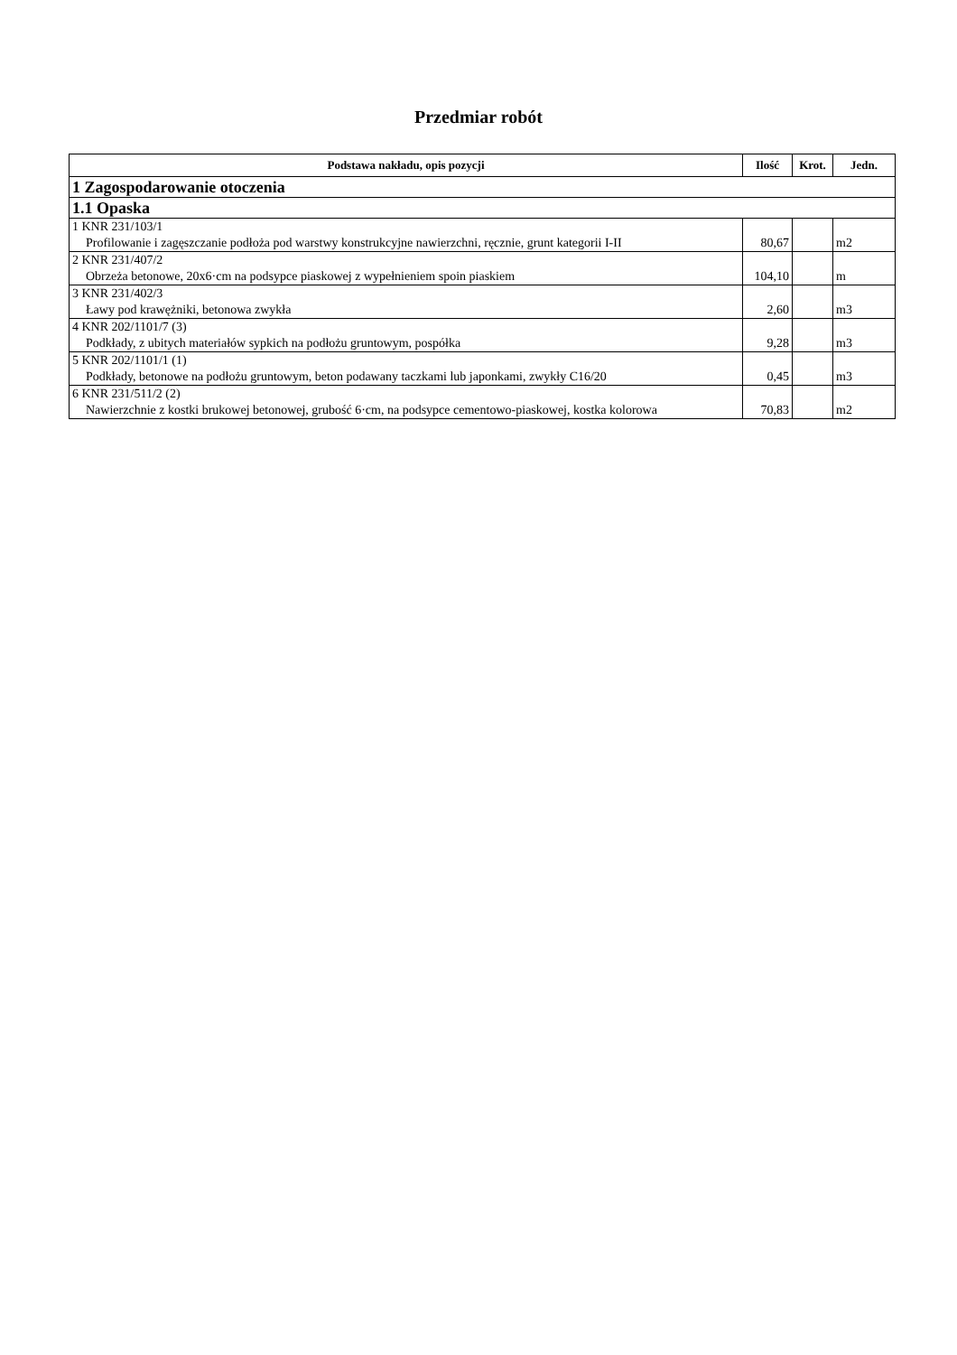Przedmiar robót
| Podstawa nakładu, opis pozycji | Ilość | Krot. | Jedn. |
| --- | --- | --- | --- |
| 1 Zagospodarowanie otoczenia | | | |
| 1.1 Opaska | | | |
| 1 KNR 231/103/1 Profilowanie i zagęszczanie podłoża pod warstwy konstrukcyjne nawierzchni, ręcznie, grunt kategorii I-II | 80,67 | | m2 |
| 2 KNR 231/407/2 Obrzeża betonowe, 20x6·cm na podsypce piaskowej z wypełnieniem spoin piaskiem | 104,10 | | m |
| 3 KNR 231/402/3 Ławy pod krawężniki, betonowa zwykła | 2,60 | | m3 |
| 4 KNR 202/1101/7 (3) Podkłady, z ubitych materiałów sypkich na podłożu gruntowym, pospółka | 9,28 | | m3 |
| 5 KNR 202/1101/1 (1) Podkłady, betonowe na podłożu gruntowym, beton podawany taczkami lub japonkami, zwykły C16/20 | 0,45 | | m3 |
| 6 KNR 231/511/2 (2) Nawierzchnie z kostki brukowej betonowej, grubość 6·cm, na podsypce cementowo-piaskowej, kostka kolorowa | 70,83 | | m2 |